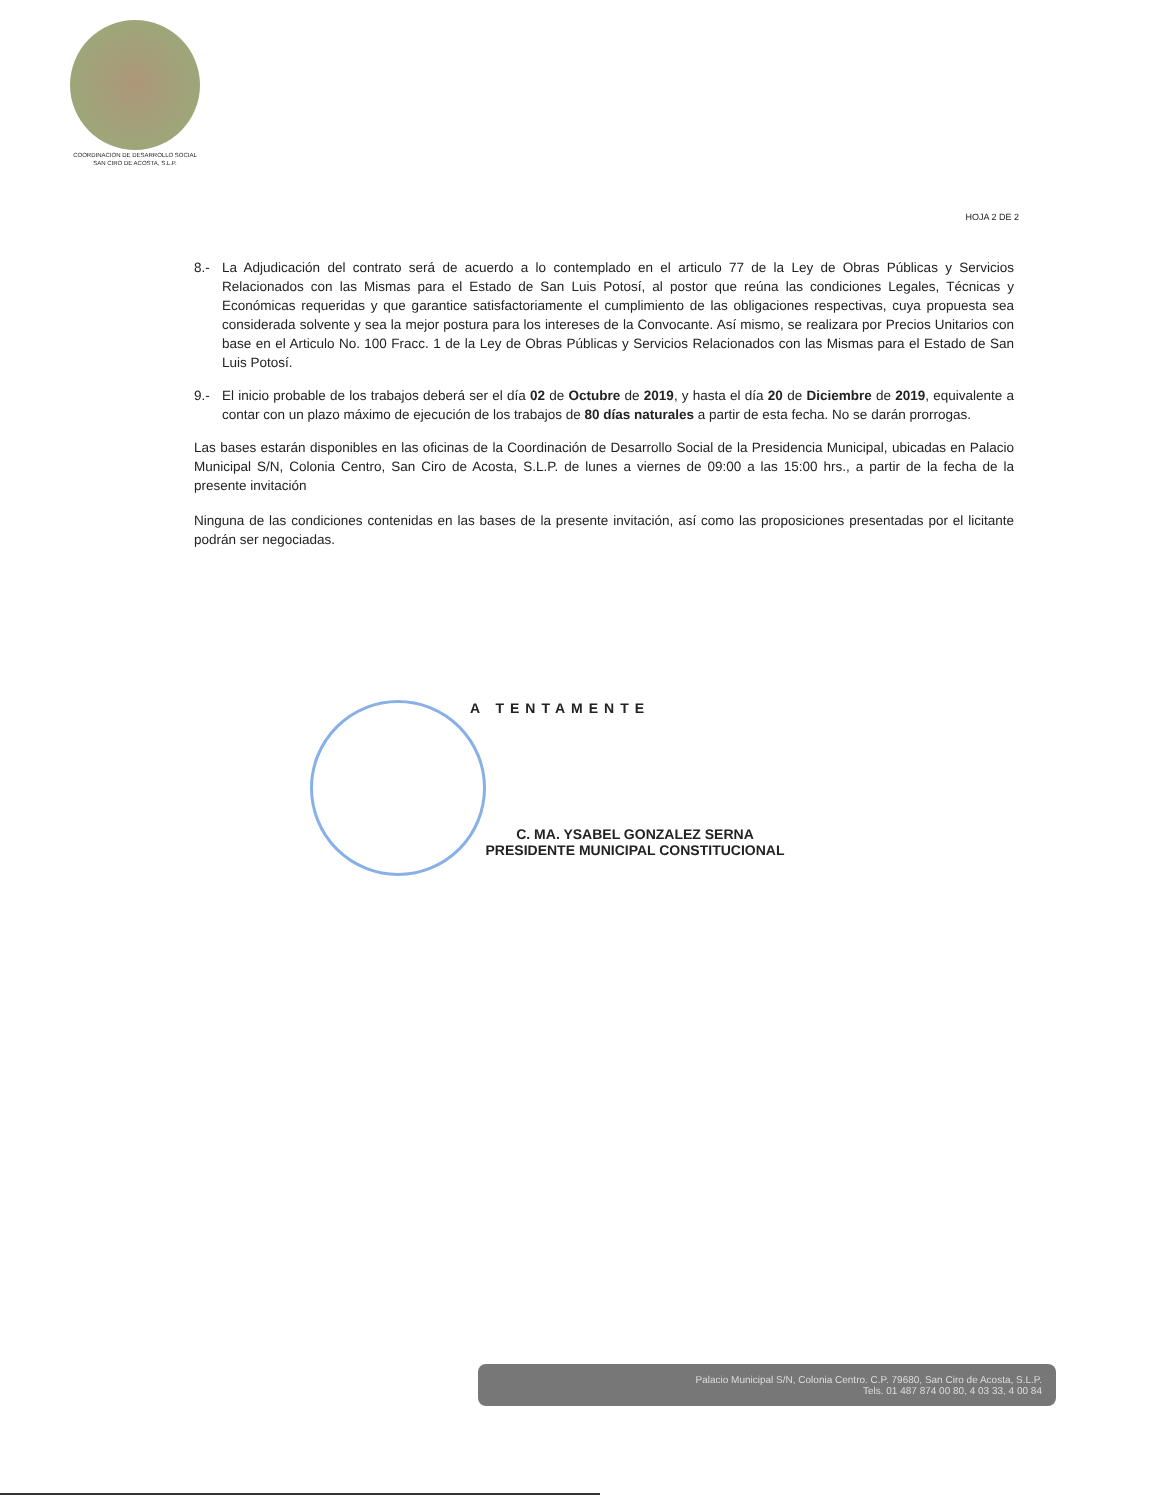COORDINACION DE DESARROLLO SOCIAL
SAN CIRO DE ACOSTA, S.L.P.
HOJA 2 DE 2
8.- La Adjudicación del contrato será de acuerdo a lo contemplado en el articulo 77 de la Ley de Obras Públicas y Servicios Relacionados con las Mismas para el Estado de San Luis Potosí, al postor que reúna las condiciones Legales, Técnicas y Económicas requeridas y que garantice satisfactoriamente el cumplimiento de las obligaciones respectivas, cuya propuesta sea considerada solvente y sea la mejor postura para los intereses de la Convocante. Así mismo, se realizara por Precios Unitarios con base en el Articulo No. 100 Fracc. 1 de la Ley de Obras Públicas y Servicios Relacionados con las Mismas para el Estado de San Luis Potosí.
9.- El inicio probable de los trabajos deberá ser el día 02 de Octubre de 2019, y hasta el día 20 de Diciembre de 2019, equivalente a contar con un plazo máximo de ejecución de los trabajos de 80 días naturales a partir de esta fecha. No se darán prorrogas.
Las bases estarán disponibles en las oficinas de la Coordinación de Desarrollo Social de la Presidencia Municipal, ubicadas en Palacio Municipal S/N, Colonia Centro, San Ciro de Acosta, S.L.P. de lunes a viernes de 09:00 a las 15:00 hrs., a partir de la fecha de la presente invitación
Ninguna de las condiciones contenidas en las bases de la presente invitación, así como las proposiciones presentadas por el licitante podrán ser negociadas.
A TENTAMENTE
C. MA. YSABEL GONZALEZ SERNA
PRESIDENTE MUNICIPAL CONSTITUCIONAL
Palacio Municipal S/N, Colonia Centro. C.P. 79680, San Ciro de Acosta, S.L.P.
Tels. 01 487 874 00 80, 4 03 33, 4 00 84